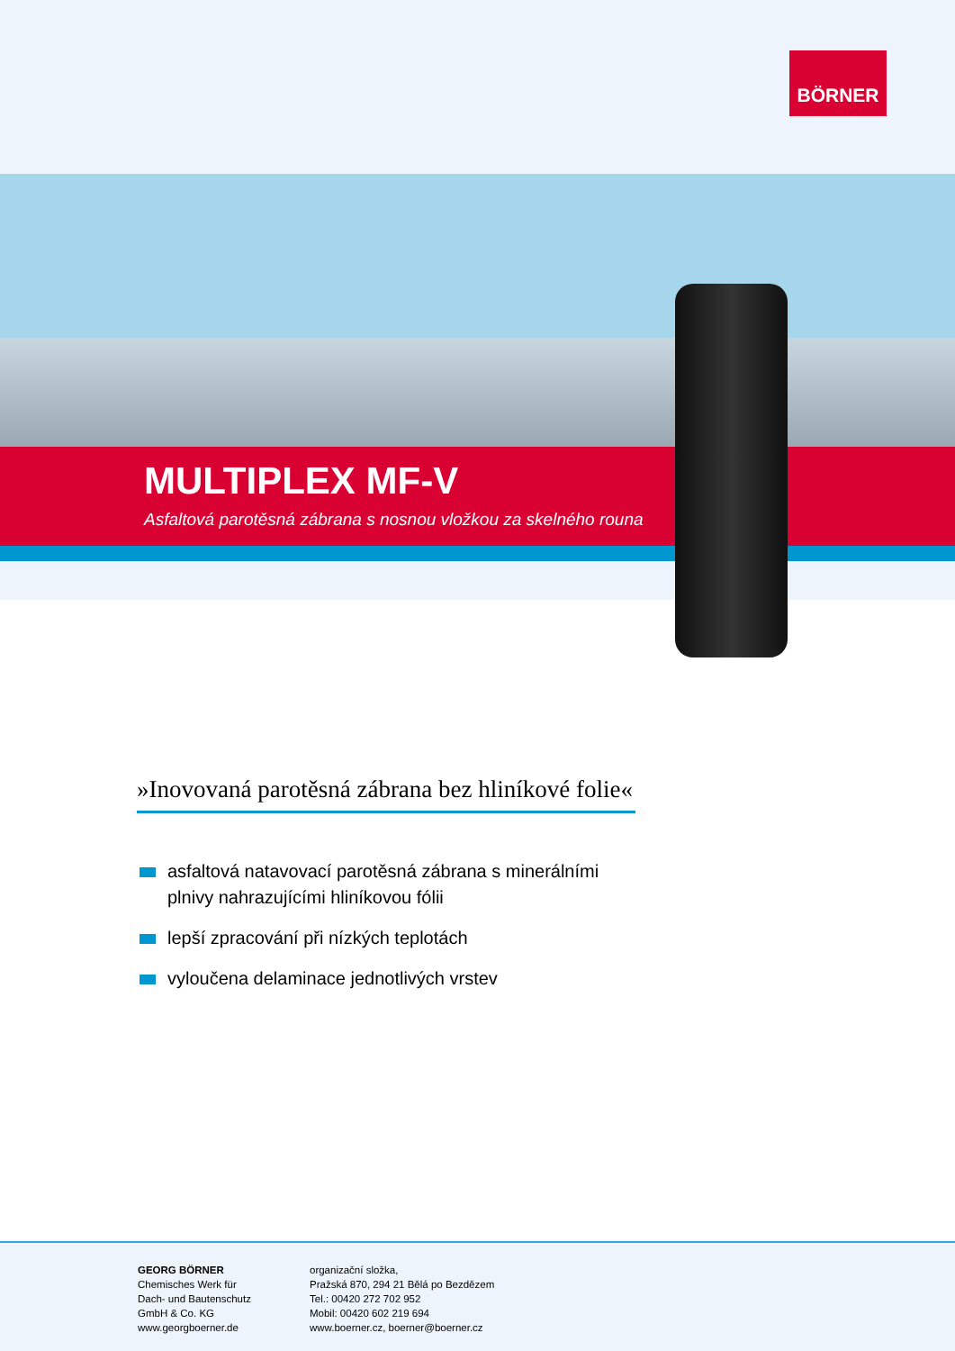BÖRNER
MULTIPLEX MF-V
Asfaltová parotěsná zábrana s nosnou vložkou za skelného rouna
»Inovovaná parotěsná zábrana bez hliníkové folie«
asfaltová natavovací parotěsná zábrana s minerálními plnivy nahrazujícími hliníkovou fólii
lepší zpracování při nízkých teplotách
vyloučena delaminace jednotlivých vrstev
GEORG BÖRNER
Chemisches Werk für
Dach- und Bautenschutz
GmbH & Co. KG
www.georgboerner.de
organizační složka,
Pražská 870, 294 21 Bělá po Bezdězem
Tel.: 00420 272 702 952
Mobil: 00420 602 219 694
www.boerner.cz, boerner@boerner.cz